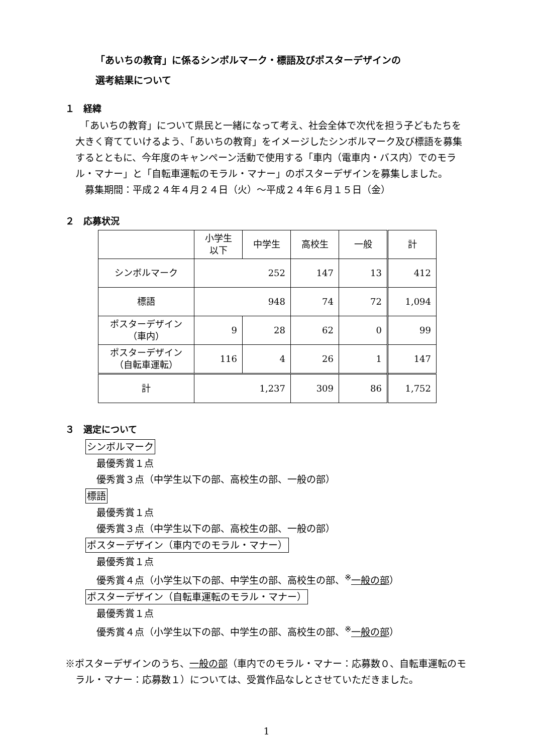「あいちの教育」に係るシンボルマーク・標語及びポスターデザインの
選考結果について
１　経緯
　「あいちの教育」について県民と一緒になって考え、社会全体で次代を担う子どもたちを大きく育てていけるよう、「あいちの教育」をイメージしたシンボルマーク及び標語を募集するとともに、今年度のキャンペーン活動で使用する「車内（電車内・バス内）でのモラル・マナー」と「自転車運転のモラル・マナー」のポスターデザインを募集しました。
　募集期間：平成２４年４月２４日（火）～平成２４年６月１５日（金）
２　応募状況
| | 小学生 以下 | 中学生 | 高校生 | 一般 | 計 |
| シンボルマーク | 252 | | 147 | 13 | 412 |
| 標語 | 948 | | 74 | 72 | 1,094 |
| ポスターデザイン （車内） | 9 | 28 | 62 | 0 | 99 |
| ポスターデザイン （自転車運転） | 116 | 4 | 26 | 1 | 147 |
| 計 | 1,237 | | 309 | 86 | 1,752 |
３　選定について
シンボルマーク
最優秀賞１点
優秀賞３点（中学生以下の部、高校生の部、一般の部）
標語
最優秀賞１点
優秀賞３点（中学生以下の部、高校生の部、一般の部）
ポスターデザイン（車内でのモラル・マナー）
最優秀賞１点
優秀賞４点（小学生以下の部、中学生の部、高校生の部、<sup>※</sup>一般の部）
ポスターデザイン（自転車運転のモラル・マナー）
最優秀賞１点
優秀賞４点（小学生以下の部、中学生の部、高校生の部、<sup>※</sup>一般の部）
※ポスターデザインのうち、一般の部（車内でのモラル・マナー：応募数０、自転車運転のモラル・マナー：応募数１）については、受賞作品なしとさせていただきました。
1